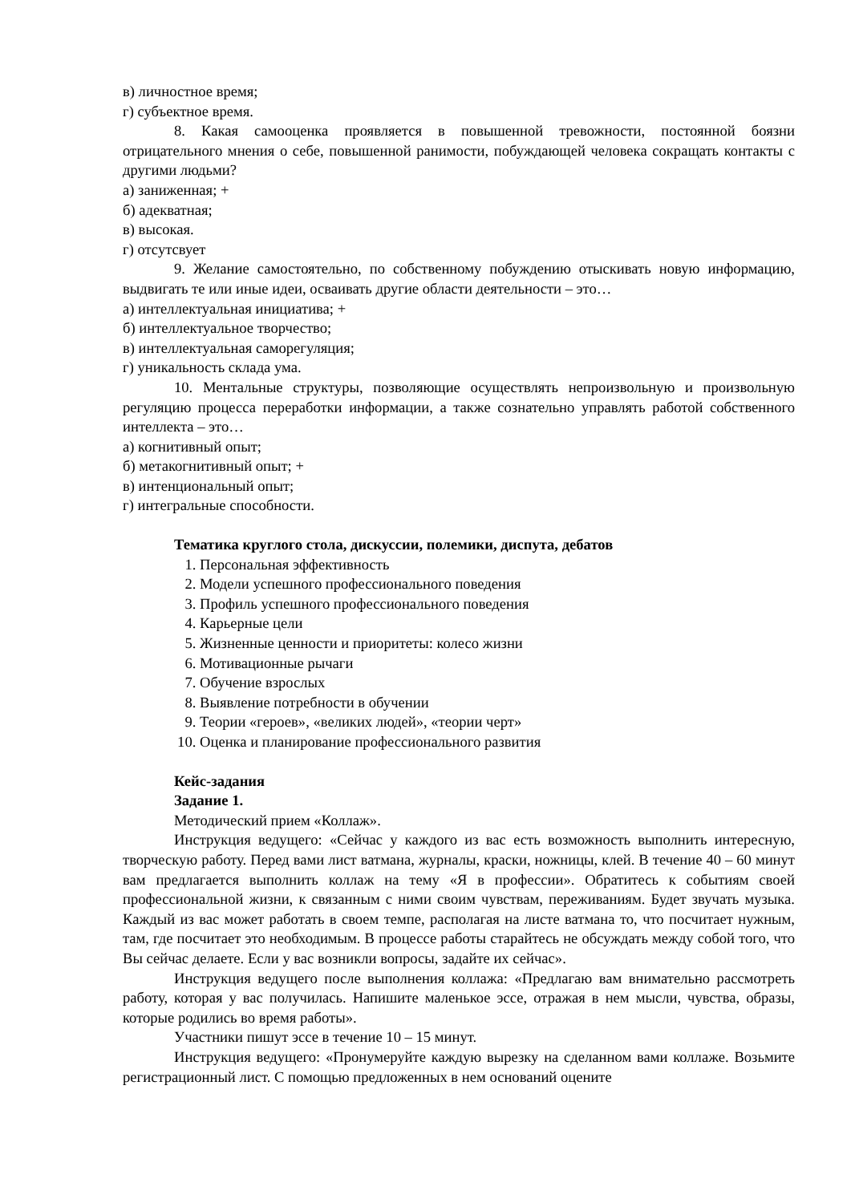в) личностное время;
г) субъектное время.
8. Какая самооценка проявляется в повышенной тревожности, постоянной боязни отрицательного мнения о себе, повышенной ранимости, побуждающей человека сокращать контакты с другими людьми?
а) заниженная; +
б) адекватная;
в) высокая.
г) отсутсвует
9. Желание самостоятельно, по собственному побуждению отыскивать новую информацию, выдвигать те или иные идеи, осваивать другие области деятельности – это…
а) интеллектуальная инициатива; +
б) интеллектуальное творчество;
в) интеллектуальная саморегуляция;
г) уникальность склада ума.
10. Ментальные структуры, позволяющие осуществлять непроизвольную и произвольную регуляцию процесса переработки информации, а также сознательно управлять работой собственного интеллекта – это…
а) когнитивный опыт;
б) метакогнитивный опыт; +
в) интенциональный опыт;
г) интегральные способности.
Тематика круглого стола, дискуссии, полемики, диспута, дебатов
1. Персональная эффективность
2. Модели успешного профессионального поведения
3. Профиль успешного профессионального поведения
4. Карьерные цели
5. Жизненные ценности и приоритеты: колесо жизни
6. Мотивационные рычаги
7. Обучение взрослых
8. Выявление потребности в обучении
9. Теории «героев», «великих людей», «теории черт»
10. Оценка и планирование профессионального развития
Кейс-задания
Задание 1.
Методический прием «Коллаж».
Инструкция ведущего: «Сейчас у каждого из вас есть возможность выполнить интересную, творческую работу. Перед вами лист ватмана, журналы, краски, ножницы, клей. В течение 40 – 60 минут вам предлагается выполнить коллаж на тему «Я в профессии». Обратитесь к событиям своей профессиональной жизни, к связанным с ними своим чувствам, переживаниям. Будет звучать музыка. Каждый из вас может работать в своем темпе, располагая на листе ватмана то, что посчитает нужным, там, где посчитает это необходимым. В процессе работы старайтесь не обсуждать между собой того, что Вы сейчас делаете. Если у вас возникли вопросы, задайте их сейчас».
Инструкция ведущего после выполнения коллажа: «Предлагаю вам внимательно рассмотреть работу, которая у вас получилась. Напишите маленькое эссе, отражая в нем мысли, чувства, образы, которые родились во время работы».
Участники пишут эссе в течение 10 – 15 минут.
Инструкция ведущего: «Пронумеруйте каждую вырезку на сделанном вами коллаже. Возьмите регистрационный лист. С помощью предложенных в нем оснований оцените